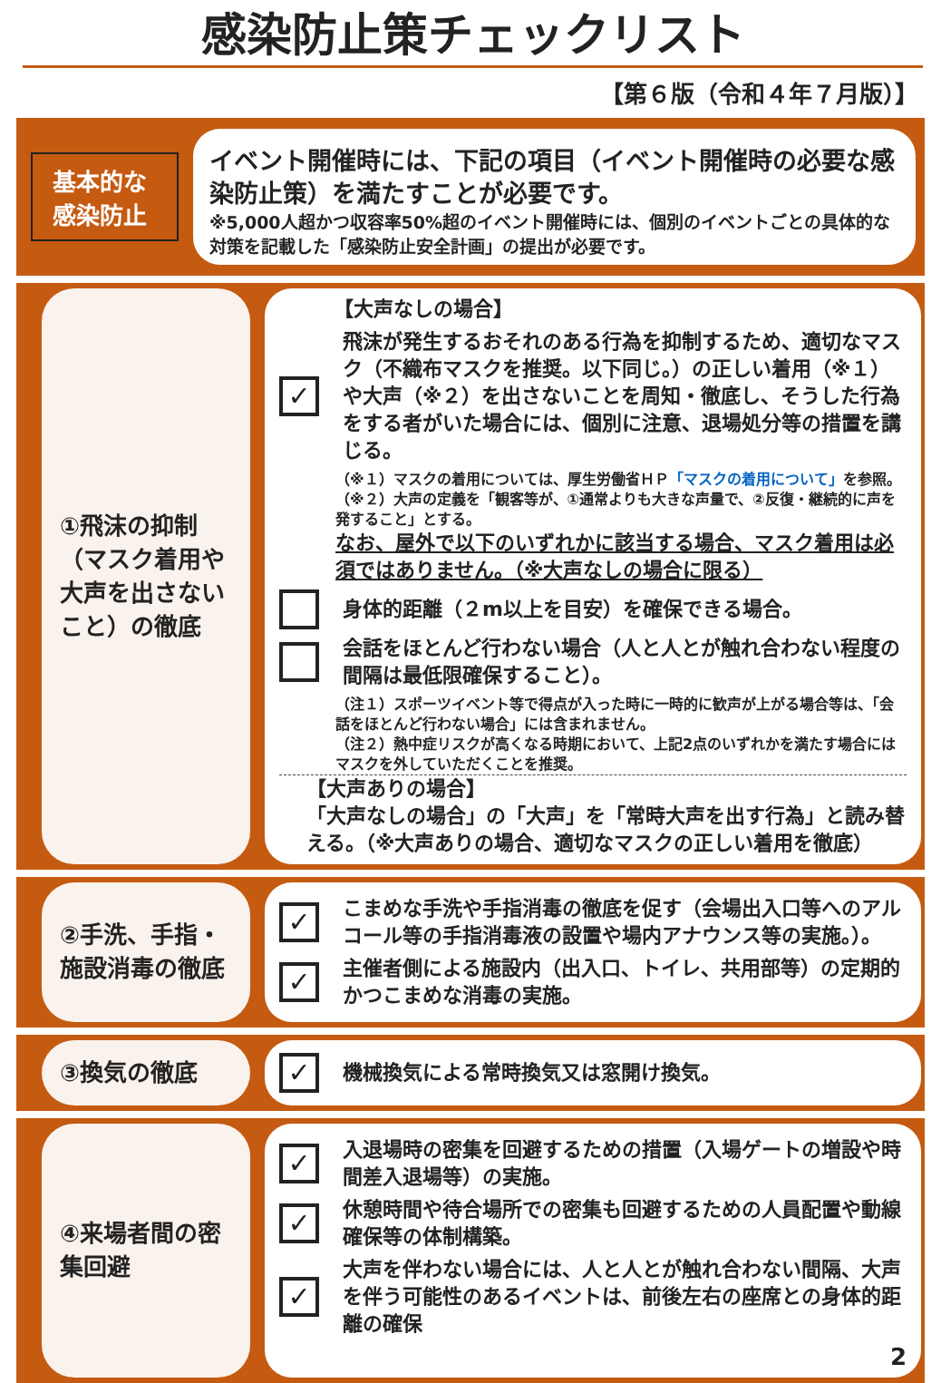感染防止策チェックリスト
【第６版（令和４年７月版）】
基本的な感染防止
イベント開催時には、下記の項目（イベント開催時の必要な感染防止策）を満たすことが必要です。
※5,000人超かつ収容率50%超のイベント開催時には、個別のイベントごとの具体的な対策を記載した「感染防止安全計画」の提出が必要です。
①飛沫の抑制（マスク着用や大声を出さないこと）の徹底
【大声なしの場合】
✓
飛沫が発生するおそれのある行為を抑制するため、適切なマスク（不織布マスクを推奨。以下同じ。）の正しい着用（※１）や大声（※２）を出さないことを周知・徹底し、そうした行為をする者がいた場合には、個別に注意、退場処分等の措置を講じる。
（※１）マスクの着用については、厚生労働省ＨＰ「マスクの着用について」を参照。
（※２）大声の定義を「観客等が、①通常よりも大きな声量で、②反復・継続的に声を発すること」とする。
なお、屋外で以下のいずれかに該当する場合、マスク着用は必須ではありません。（※大声なしの場合に限る）
身体的距離（２m以上を目安）を確保できる場合。
会話をほとんど行わない場合（人と人とが触れ合わない程度の間隔は最低限確保すること）。
（注１）スポーツイベント等で得点が入った時に一時的に歓声が上がる場合等は、「会話をほとんど行わない場合」には含まれません。
（注２）熱中症リスクが高くなる時期において、上記2点のいずれかを満たす場合にはマスクを外していただくことを推奨。
【大声ありの場合】
「大声なしの場合」の「大声」を「常時大声を出す行為」と読み替える。（※大声ありの場合、適切なマスクの正しい着用を徹底）
②手洗、手指・施設消毒の徹底
✓
こまめな手洗や手指消毒の徹底を促す（会場出入口等へのアルコール等の手指消毒液の設置や場内アナウンス等の実施。）。
✓
主催者側による施設内（出入口、トイレ、共用部等）の定期的かつこまめな消毒の実施。
③換気の徹底
✓
機械換気による常時換気又は窓開け換気。
④来場者間の密集回避
✓
入退場時の密集を回避するための措置（入場ゲートの増設や時間差入退場等）の実施。
✓
休憩時間や待合場所での密集も回避するための人員配置や動線確保等の体制構築。
✓
大声を伴わない場合には、人と人とが触れ合わない間隔、大声を伴う可能性のあるイベントは、前後左右の座席との身体的距離の確保
2